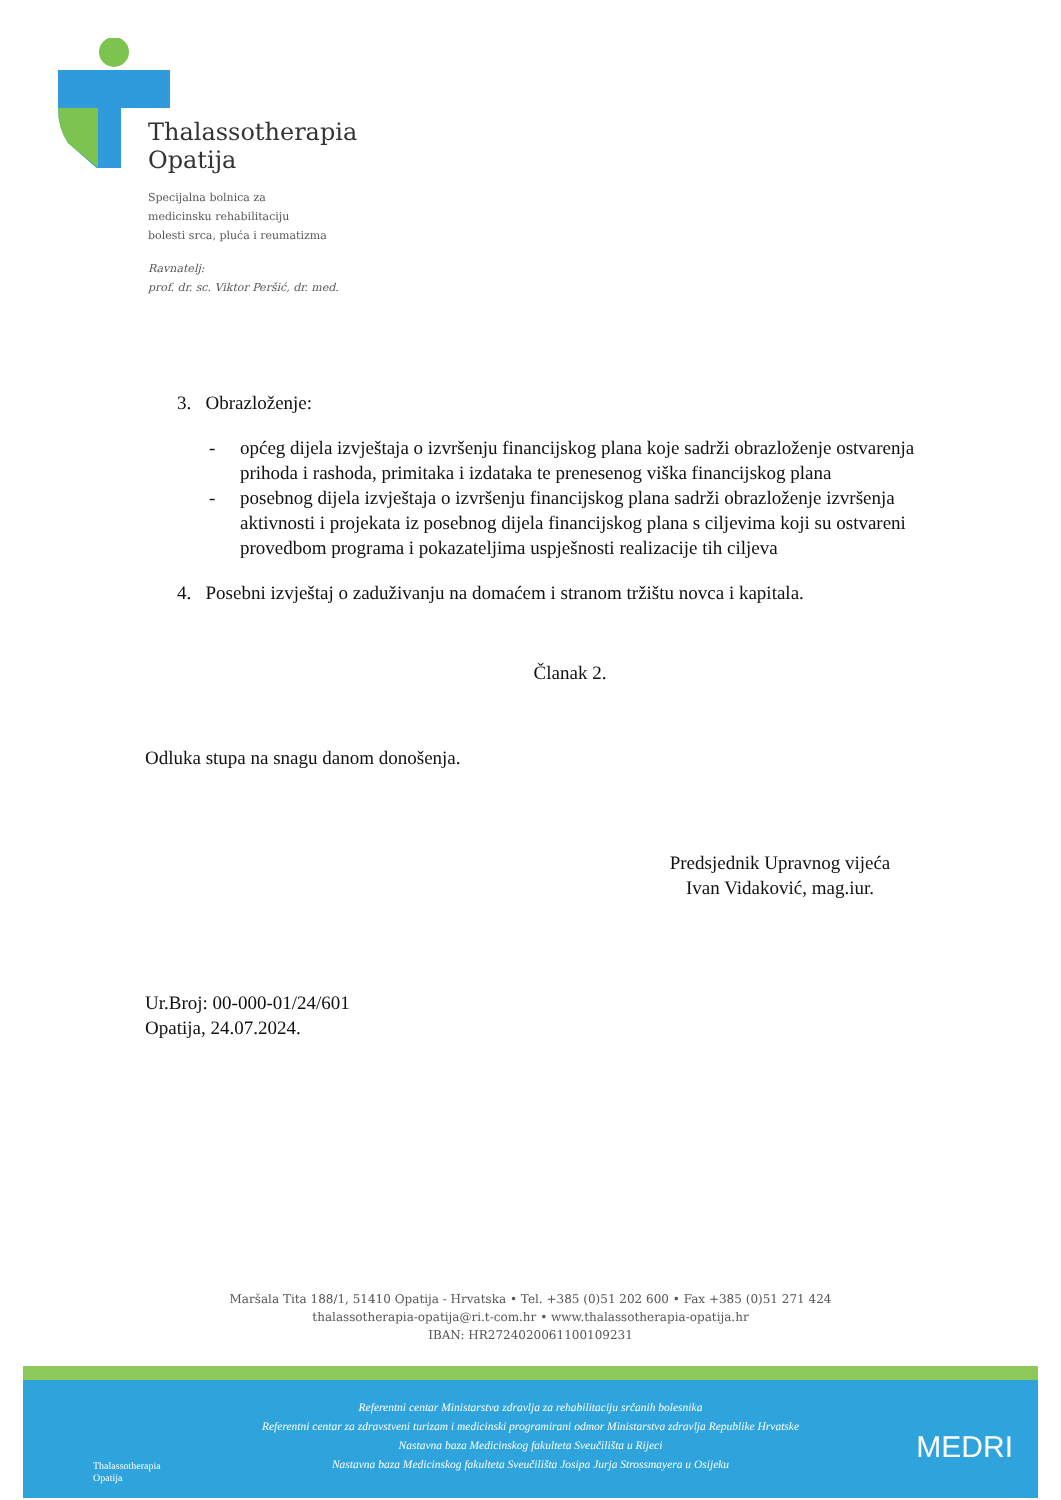Thalassotherapia
Opatija
Specijalna bolnica za
medicinsku rehabilitaciju
bolesti srca, pluća i reumatizma
Ravnatelj:
prof. dr. sc. Viktor Peršić, dr. med.
3. Obrazloženje:
- općeg dijela izvještaja o izvršenju financijskog plana koje sadrži obrazloženje ostvarenja prihoda i rashoda, primitaka i izdataka te prenesenog viška financijskog plana
- posebnog dijela izvještaja o izvršenju financijskog plana sadrži obrazloženje izvršenja aktivnosti i projekata iz posebnog dijela financijskog plana s ciljevima koji su ostvareni provedbom programa i pokazateljima uspješnosti realizacije tih ciljeva
4. Posebni izvještaj o zaduživanju na domaćem i stranom tržištu novca i kapitala.
Članak 2.
Odluka stupa na snagu danom donošenja.
Predsjednik Upravnog vijeća
Ivan Vidaković, mag.iur.
Ur.Broj: 00-000-01/24/601
Opatija, 24.07.2024.
Maršala Tita 188/1, 51410 Opatija - Hrvatska • Tel. +385 (0)51 202 600 • Fax +385 (0)51 271 424
thalassotherapia-opatija@ri.t-com.hr • www.thalassotherapia-opatija.hr
IBAN: HR2724020061100109231
Referentni centar Ministarstva zdravlja za rehabilitaciju srčanih bolesnika
Referentni centar za zdravstveni turizam i medicinski programirani odmor Ministarstva zdravlja Republike Hrvatske
Nastavna baza Medicinskog fakulteta Sveučilišta u Rijeci
Nastavna baza Medicinskog fakulteta Sveučilišta Josipa Jurja Strossmayera u Osijeku
Thalassotherapia
Opatija
MEDRI